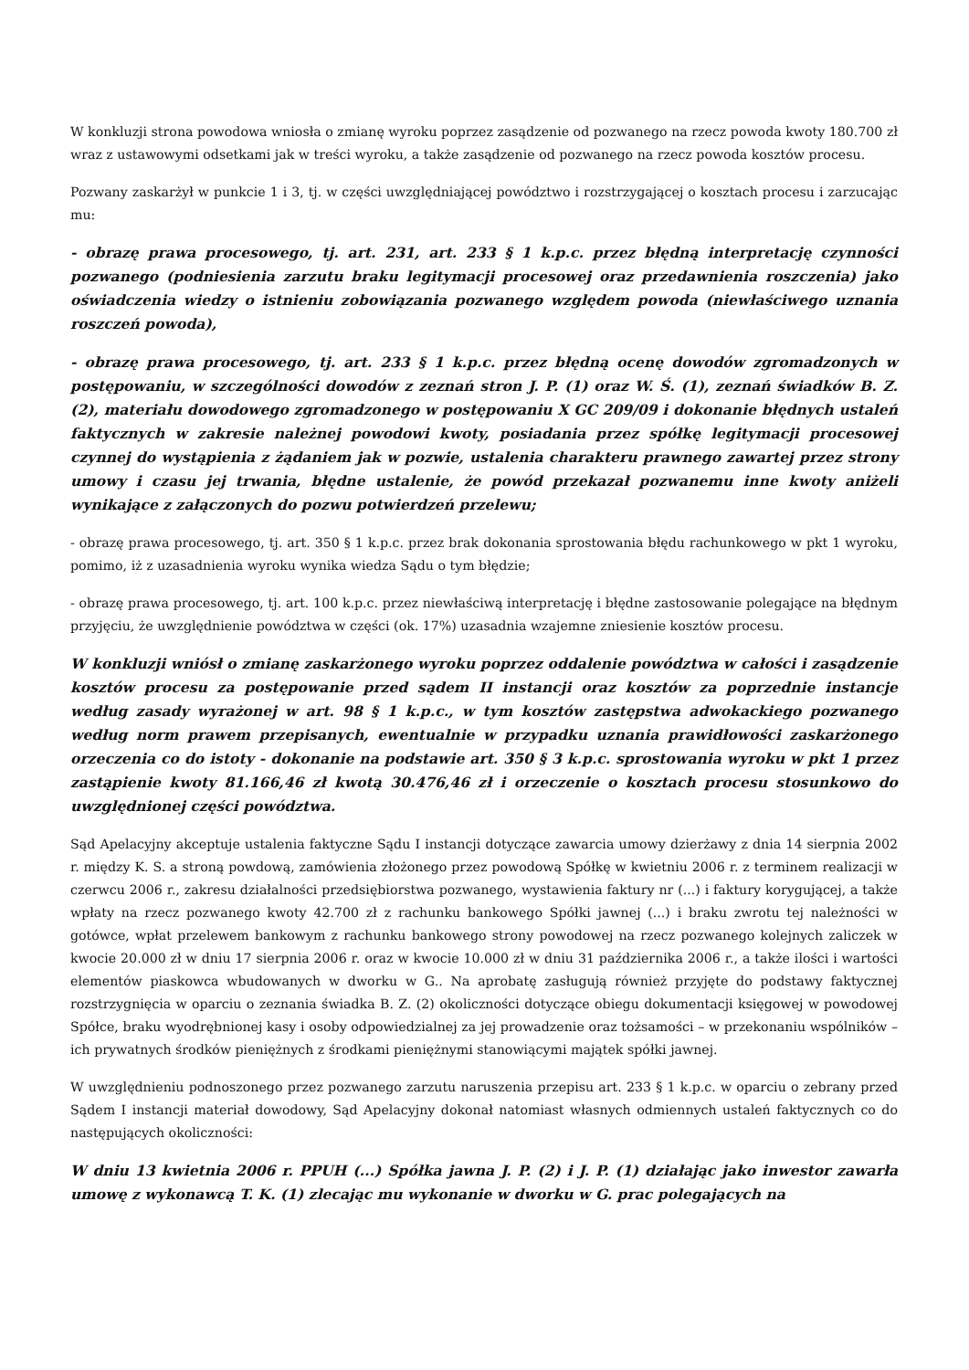W konkluzji strona powodowa wniosła o zmianę wyroku poprzez zasądzenie od pozwanego na rzecz powoda kwoty 180.700 zł wraz z ustawowymi odsetkami jak w treści wyroku, a także zasądzenie od pozwanego na rzecz powoda kosztów procesu.
Pozwany zaskarżył w punkcie 1 i 3, tj. w części uwzględniającej powództwo i rozstrzygającej o kosztach procesu i zarzucając mu:
- obrazę prawa procesowego, tj. art. 231, art. 233 § 1 k.p.c. przez błędną interpretację czynności pozwanego (podniesienia zarzutu braku legitymacji procesowej oraz przedawnienia roszczenia) jako oświadczenia wiedzy o istnieniu zobowiązania pozwanego względem powoda (niewłaściwego uznania roszczeń powoda),
- obrazę prawa procesowego, tj. art. 233 § 1 k.p.c. przez błędną ocenę dowodów zgromadzonych w postępowaniu, w szczególności dowodów z zeznań stron J. P. (1) oraz W. Ś. (1), zeznań świadków B. Z. (2), materiału dowodowego zgromadzonego w postępowaniu X GC 209/09 i dokonanie błędnych ustaleń faktycznych w zakresie należnej powodowi kwoty, posiadania przez spółkę legitymacji procesowej czynnej do wystąpienia z żądaniem jak w pozwie, ustalenia charakteru prawnego zawartej przez strony umowy i czasu jej trwania, błędne ustalenie, że powód przekazał pozwanemu inne kwoty aniżeli wynikające z załączonych do pozwu potwierdzeń przelewu;
- obrazę prawa procesowego, tj. art. 350 § 1 k.p.c. przez brak dokonania sprostowania błędu rachunkowego w pkt 1 wyroku, pomimo, iż z uzasadnienia wyroku wynika wiedza Sądu o tym błędzie;
- obrazę prawa procesowego, tj. art. 100 k.p.c. przez niewłaściwą interpretację i błędne zastosowanie polegające na błędnym przyjęciu, że uwzględnienie powództwa w części (ok. 17%) uzasadnia wzajemne zniesienie kosztów procesu.
W konkluzji wniósł o zmianę zaskarżonego wyroku poprzez oddalenie powództwa w całości i zasądzenie kosztów procesu za postępowanie przed sądem II instancji oraz kosztów za poprzednie instancje według zasady wyrażonej w art. 98 § 1 k.p.c., w tym kosztów zastępstwa adwokackiego pozwanego według norm prawem przepisanych, ewentualnie w przypadku uznania prawidłowości zaskarżonego orzeczenia co do istoty - dokonanie na podstawie art. 350 § 3 k.p.c. sprostowania wyroku w pkt 1 przez zastąpienie kwoty 81.166,46 zł kwotą 30.476,46 zł i orzeczenie o kosztach procesu stosunkowo do uwzględnionej części powództwa.
Sąd Apelacyjny akceptuje ustalenia faktyczne Sądu I instancji dotyczące zawarcia umowy dzierżawy z dnia 14 sierpnia 2002 r. między K. S. a stroną powdową, zamówienia złożonego przez powodową Spółkę w kwietniu 2006 r. z terminem realizacji w czerwcu 2006 r., zakresu działalności przedsiębiorstwa pozwanego, wystawienia faktury nr (...) i faktury korygującej, a także wpłaty na rzecz pozwanego kwoty 42.700 zł z rachunku bankowego Spółki jawnej (...) i braku zwrotu tej należności w gotówce, wpłat przelewem bankowym z rachunku bankowego strony powodowej na rzecz pozwanego kolejnych zaliczek w kwocie 20.000 zł w dniu 17 sierpnia 2006 r. oraz w kwocie 10.000 zł w dniu 31 października 2006 r., a także ilości i wartości elementów piaskowca wbudowanych w dworku w G.. Na aprobatę zasługują również przyjęte do podstawy faktycznej rozstrzygnięcia w oparciu o zeznania świadka B. Z. (2) okoliczności dotyczące obiegu dokumentacji księgowej w powodowej Spółce, braku wyodrębnionej kasy i osoby odpowiedzialnej za jej prowadzenie oraz tożsamości – w przekonaniu wspólników – ich prywatnych środków pieniężnych z środkami pieniężnymi stanowiącymi majątek spółki jawnej.
W uwzględnieniu podnoszonego przez pozwanego zarzutu naruszenia przepisu art. 233 § 1 k.p.c. w oparciu o zebrany przed Sądem I instancji materiał dowodowy, Sąd Apelacyjny dokonał natomiast własnych odmiennych ustaleń faktycznych co do następujących okoliczności:
W dniu 13 kwietnia 2006 r. PPUH (...) Spółka jawna J. P. (2) i J. P. (1) działając jako inwestor zawarła umowę z wykonawcą T. K. (1) zlecając mu wykonanie w dworku w G. prac polegających na